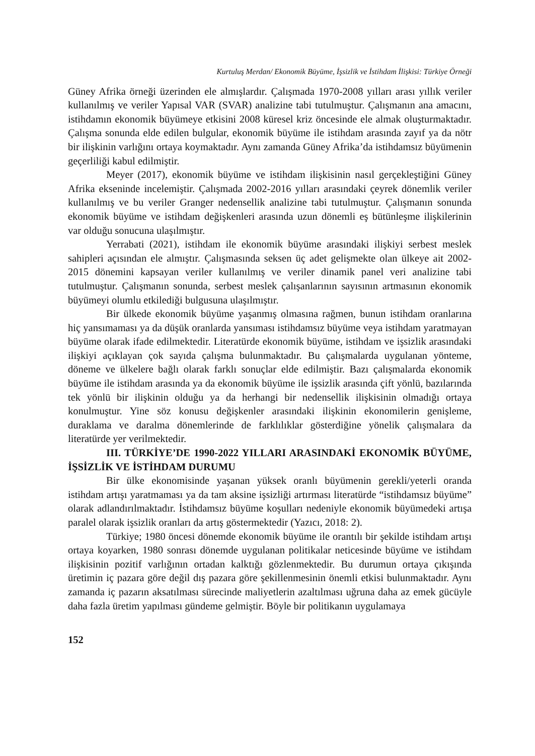Kurtuluş Merdan/ Ekonomik Büyüme, İşsizlik ve İstihdam İlişkisi: Türkiye Örneği
Güney Afrika örneği üzerinden ele almışlardır. Çalışmada 1970-2008 yılları arası yıllık veriler kullanılmış ve veriler Yapısal VAR (SVAR) analizine tabi tutulmuştur. Çalışmanın ana amacını, istihdamın ekonomik büyümeye etkisini 2008 küresel kriz öncesinde ele almak oluşturmaktadır. Çalışma sonunda elde edilen bulgular, ekonomik büyüme ile istihdam arasında zayıf ya da nötr bir ilişkinin varlığını ortaya koymaktadır. Aynı zamanda Güney Afrika’da istihdamsız büyümenin geçerliliği kabul edilmiştir.
Meyer (2017), ekonomik büyüme ve istihdam ilişkisinin nasıl gerçekleştiğini Güney Afrika ekseninde incelemiştir. Çalışmada 2002-2016 yılları arasındaki çeyrek dönemlik veriler kullanılmış ve bu veriler Granger nedensellik analizine tabi tutulmuştur. Çalışmanın sonunda ekonomik büyüme ve istihdam değişkenleri arasında uzun dönemli eş bütünleşme ilişkilerinin var olduğu sonucuna ulaşılmıştır.
Yerrabati (2021), istihdam ile ekonomik büyüme arasındaki ilişkiyi serbest meslek sahipleri açısından ele almıştır. Çalışmasında seksen üç adet gelişmekte olan ülkeye ait 2002-2015 dönemini kapsayan veriler kullanılmış ve veriler dinamik panel veri analizine tabi tutulmuştur. Çalışmanın sonunda, serbest meslek çalışanlarının sayısının artmasının ekonomik büyümeyi olumlu etkilediği bulgusuna ulaşılmıştır.
Bir ülkede ekonomik büyüme yaşanmış olmasına rağmen, bunun istihdam oranlarına hiç yansımaması ya da düşük oranlarda yansıması istihdamsız büyüme veya istihdam yaratmayan büyüme olarak ifade edilmektedir. Literatürde ekonomik büyüme, istihdam ve işsizlik arasındaki ilişkiyi açıklayan çok sayıda çalışma bulunmaktadır. Bu çalışmalarda uygulanan yönteme, döneme ve ülkelere bağlı olarak farklı sonuçlar elde edilmiştir. Bazı çalışmalarda ekonomik büyüme ile istihdam arasında ya da ekonomik büyüme ile işsizlik arasında çift yönlü, bazılarında tek yönlü bir ilişkinin olduğu ya da herhangi bir nedensellik ilişkisinin olmadığı ortaya konulmuştur. Yine söz konusu değişkenler arasındaki ilişkinin ekonomilerin genişleme, duraklama ve daralma dönemlerinde de farklılıklar gösterdiğine yönelik çalışmalara da literatürde yer verilmektedir.
III. TÜRKİYE’DE 1990-2022 YILLARI ARASINDAKİ EKONOMİK BÜYÜME, İŞSİZLİK VE İSTİHDAM DURUMU
Bir ülke ekonomisinde yaşanan yüksek oranlı büyümenin gerekli/yeterli oranda istihdam artışı yaratmaması ya da tam aksine işsizliği artırması literatürde “istihdamsız büyüme” olarak adlandırılmaktadır. İstihdamsız büyüme koşulları nedeniyle ekonomik büyümedeki artışa paralel olarak işsizlik oranları da artış göstermektedir (Yazıcı, 2018: 2).
Türkiye; 1980 öncesi dönemde ekonomik büyüme ile orantılı bir şekilde istihdam artışı ortaya koyarken, 1980 sonrası dönemde uygulanan politikalar neticesinde büyüme ve istihdam ilişkisinin pozitif varlığının ortadan kalktığı gözlenmektedir. Bu durumun ortaya çıkışında üretimin iç pazara göre değil dış pazara göre şekillenmesinin önemli etkisi bulunmaktadır. Aynı zamanda iç pazarın aksatılması sürecinde maliyetlerin azaltılması uğruna daha az emek gücüyle daha fazla üretim yapılması gündeme gelmiştir. Böyle bir politikanın uygulamaya
152